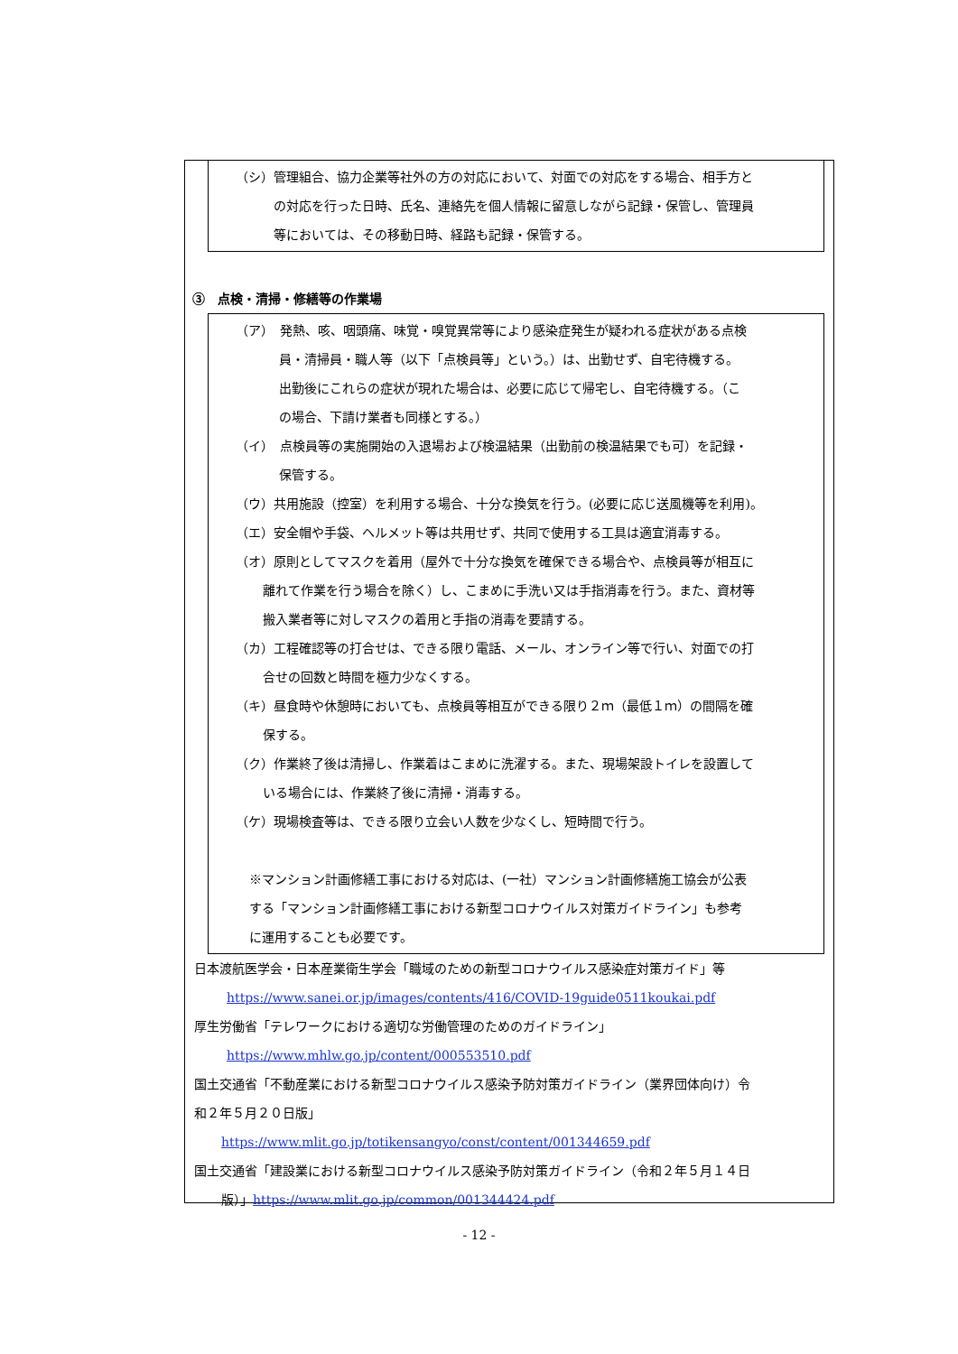（シ）管理組合、協力企業等社外の方の対応において、対面での対応をする場合、相手方と
の対応を行った日時、氏名、連絡先を個人情報に留意しながら記録・保管し、管理員
等においては、その移動日時、経路も記録・保管する。
③　点検・清掃・修繕等の作業場
（ア）　発熱、咳、咽頭痛、味覚・嗅覚異常等により感染症発生が疑われる症状がある点検
員・清掃員・職人等（以下「点検員等」という。）は、出勤せず、自宅待機する。
出勤後にこれらの症状が現れた場合は、必要に応じて帰宅し、自宅待機する。（こ
の場合、下請け業者も同様とする。）
（イ）　点検員等の実施開始の入退場および検温結果（出勤前の検温結果でも可）を記録・
保管する。
（ウ）共用施設（控室）を利用する場合、十分な換気を行う。(必要に応じ送風機等を利用)。
（エ）安全帽や手袋、ヘルメット等は共用せず、共同で使用する工具は適宜消毒する。
（オ）原則としてマスクを着用（屋外で十分な換気を確保できる場合や、点検員等が相互に
離れて作業を行う場合を除く）し、こまめに手洗い又は手指消毒を行う。また、資材等
搬入業者等に対しマスクの着用と手指の消毒を要請する。
（カ）工程確認等の打合せは、できる限り電話、メール、オンライン等で行い、対面での打
合せの回数と時間を極力少なくする。
（キ）昼食時や休憩時においても、点検員等相互ができる限り２ｍ（最低１ｍ）の間隔を確
保する。
（ク）作業終了後は清掃し、作業着はこまめに洗濯する。また、現場架設トイレを設置して
いる場合には、作業終了後に清掃・消毒する。
（ケ）現場検査等は、できる限り立会い人数を少なくし、短時間で行う。
※マンション計画修繕工事における対応は、(一社）マンション計画修繕施工協会が公表
する「マンション計画修繕工事における新型コロナウイルス対策ガイドライン」も参考
に運用することも必要です。
日本渡航医学会・日本産業衛生学会「職域のための新型コロナウイルス感染症対策ガイド」等
https://www.sanei.or.jp/images/contents/416/COVID-19guide0511koukai.pdf
厚生労働省「テレワークにおける適切な労働管理のためのガイドライン」
https://www.mhlw.go.jp/content/000553510.pdf
国土交通省「不動産業における新型コロナウイルス感染予防対策ガイドライン（業界団体向け）令
和２年５月２０日版」
https://www.mlit.go.jp/totikensangyo/const/content/001344659.pdf
国土交通省「建設業における新型コロナウイルス感染予防対策ガイドライン（令和２年５月１４日
版）」https://www.mlit.go.jp/common/001344424.pdf
- 12 -